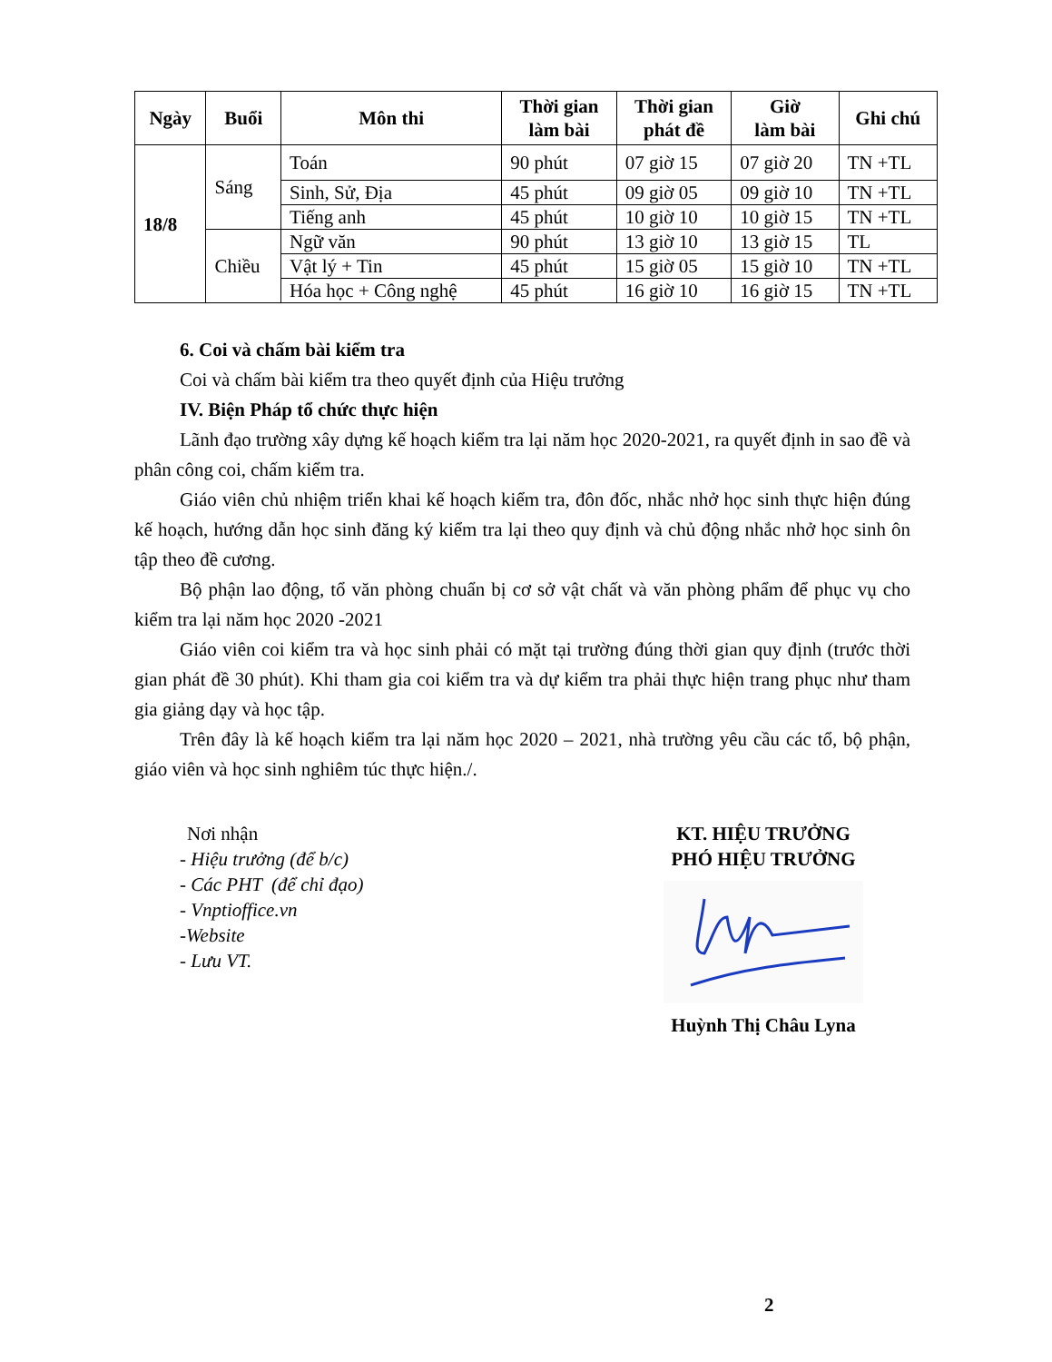| Ngày | Buổi | Môn thi | Thời gian làm bài | Thời gian phát đề | Giờ làm bài | Ghi chú |
| --- | --- | --- | --- | --- | --- | --- |
| 18/8 | Sáng | Toán | 90 phút | 07 giờ 15 | 07 giờ 20 | TN +TL |
| | | Sinh, Sử, Địa | 45 phút | 09 giờ 05 | 09 giờ 10 | TN +TL |
| | | Tiếng anh | 45 phút | 10 giờ 10 | 10 giờ 15 | TN +TL |
| | Chiều | Ngữ văn | 90 phút | 13 giờ 10 | 13 giờ 15 | TL |
| | | Vật lý + Tin | 45 phút | 15 giờ 05 | 15 giờ 10 | TN +TL |
| | | Hóa học + Công nghệ | 45 phút | 16 giờ 10 | 16 giờ 15 | TN +TL |
6. Coi và chấm bài kiểm tra
Coi và chấm bài kiểm tra theo quyết định của Hiệu trưởng
IV. Biện Pháp tổ chức thực hiện
Lãnh đạo trường xây dựng kế hoạch kiểm tra lại năm học 2020-2021, ra quyết định in sao đề và phân công coi, chấm kiểm tra.
Giáo viên chủ nhiệm triển khai kế hoạch kiểm tra, đôn đốc, nhắc nhở học sinh thực hiện đúng kế hoạch, hướng dẫn học sinh đăng ký kiểm tra lại theo quy định và chủ động nhắc nhở học sinh ôn tập theo đề cương.
Bộ phận lao động, tổ văn phòng chuẩn bị cơ sở vật chất và văn phòng phẩm để phục vụ cho kiểm tra lại năm học 2020 -2021
Giáo viên coi kiểm tra và học sinh phải có mặt tại trường đúng thời gian quy định (trước thời gian phát đề 30 phút). Khi tham gia coi kiểm tra và dự kiểm tra phải thực hiện trang phục như tham gia giảng dạy và học tập.
Trên đây là kế hoạch kiểm tra lại năm học 2020 – 2021, nhà trường yêu cầu các tổ, bộ phận, giáo viên và học sinh nghiêm túc thực hiện./.
Nơi nhận
- Hiệu trưởng (để b/c)
- Các PHT (để chỉ đạo)
- Vnptioffice.vn
-Website
- Lưu VT.
KT. HIỆU TRƯỞNG
PHÓ HIỆU TRƯỞNG Huỳnh Thị Châu Lyna
2